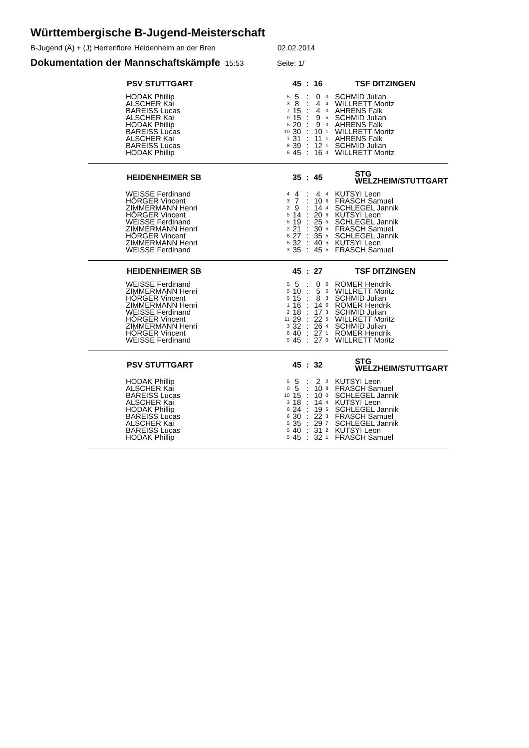Württembergische B-Jugend-Meisterschaft
B-Jugend (Ä) + (J) Herrenflore Heidenheim an der Bren 02.02.2014
Dokumentation der Mannschaftskämpfe 15:53 Seite: 1/
| PSV STUTTGART | | 45 | : | 16 | | TSF DITZINGEN |
| --- | --- | --- | --- | --- | --- | --- |
| HODAK Phillip | 5 | 5 | : | 0 | 0 | SCHMID Julian |
| ALSCHER Kai | 3 | 8 | : | 4 | 4 | WILLRETT Moritz |
| BAREISS Lucas | 7 | 15 | : | 4 | 0 | AHRENS Falk |
| ALSCHER Kai | 0 | 15 | : | 9 | 5 | SCHMID Julian |
| HODAK Phillip | 5 | 20 | : | 9 | 0 | AHRENS Falk |
| BAREISS Lucas | 10 | 30 | : | 10 | 1 | WILLRETT Moritz |
| ALSCHER Kai | 1 | 31 | : | 11 | 1 | AHRENS Falk |
| BAREISS Lucas | 8 | 39 | : | 12 | 1 | SCHMID Julian |
| HODAK Phillip | 6 | 45 | : | 16 | 4 | WILLRETT Moritz |
| HEIDENHEIMER SB | | 35 | : | 45 | | STG WELZHEIM/STUTTGART |
| WEISSE Ferdinand | 4 | 4 | : | 4 | 4 | KUTSYI Leon |
| HÖRGER Vincent | 3 | 7 | : | 10 | 6 | FRASCH Samuel |
| ZIMMERMANN Henri | 2 | 9 | : | 14 | 4 | SCHLEGEL Jannik |
| HÖRGER Vincent | 5 | 14 | : | 20 | 6 | KUTSYI Leon |
| WEISSE Ferdinand | 5 | 19 | : | 25 | 5 | SCHLEGEL Jannik |
| ZIMMERMANN Henri | 2 | 21 | : | 30 | 5 | FRASCH Samuel |
| HÖRGER Vincent | 6 | 27 | : | 35 | 5 | SCHLEGEL Jannik |
| ZIMMERMANN Henri | 5 | 32 | : | 40 | 5 | KUTSYI Leon |
| WEISSE Ferdinand | 3 | 35 | : | 45 | 5 | FRASCH Samuel |
| HEIDENHEIMER SB | | 45 | : | 27 | | TSF DITZINGEN |
| WEISSE Ferdinand | 5 | 5 | : | 0 | 0 | ROMER Hendrik |
| ZIMMERMANN Henri | 5 | 10 | : | 5 | 5 | WILLRETT Moritz |
| HÖRGER Vincent | 5 | 15 | : | 8 | 3 | SCHMID Julian |
| ZIMMERMANN Henri | 1 | 16 | : | 14 | 6 | ROMER Hendrik |
| WEISSE Ferdinand | 2 | 18 | : | 17 | 3 | SCHMID Julian |
| HÖRGER Vincent | 11 | 29 | : | 22 | 5 | WILLRETT Moritz |
| ZIMMERMANN Henri | 3 | 32 | : | 26 | 4 | SCHMID Julian |
| HÖRGER Vincent | 8 | 40 | : | 27 | 1 | ROMER Hendrik |
| WEISSE Ferdinand | 5 | 45 | : | 27 | 0 | WILLRETT Moritz |
| PSV STUTTGART | | 45 | : | 32 | | STG WELZHEIM/STUTTGART |
| HODAK Phillip | 5 | 5 | : | 2 | 2 | KUTSYI Leon |
| ALSCHER Kai | 0 | 5 | : | 10 | 8 | FRASCH Samuel |
| BAREISS Lucas | 10 | 15 | : | 10 | 0 | SCHLEGEL Jannik |
| ALSCHER Kai | 3 | 18 | : | 14 | 4 | KUTSYI Leon |
| HODAK Phillip | 6 | 24 | : | 19 | 5 | SCHLEGEL Jannik |
| BAREISS Lucas | 6 | 30 | : | 22 | 3 | FRASCH Samuel |
| ALSCHER Kai | 5 | 35 | : | 29 | 7 | SCHLEGEL Jannik |
| BAREISS Lucas | 5 | 40 | : | 31 | 2 | KUTSYI Leon |
| HODAK Phillip | 5 | 45 | : | 32 | 1 | FRASCH Samuel |